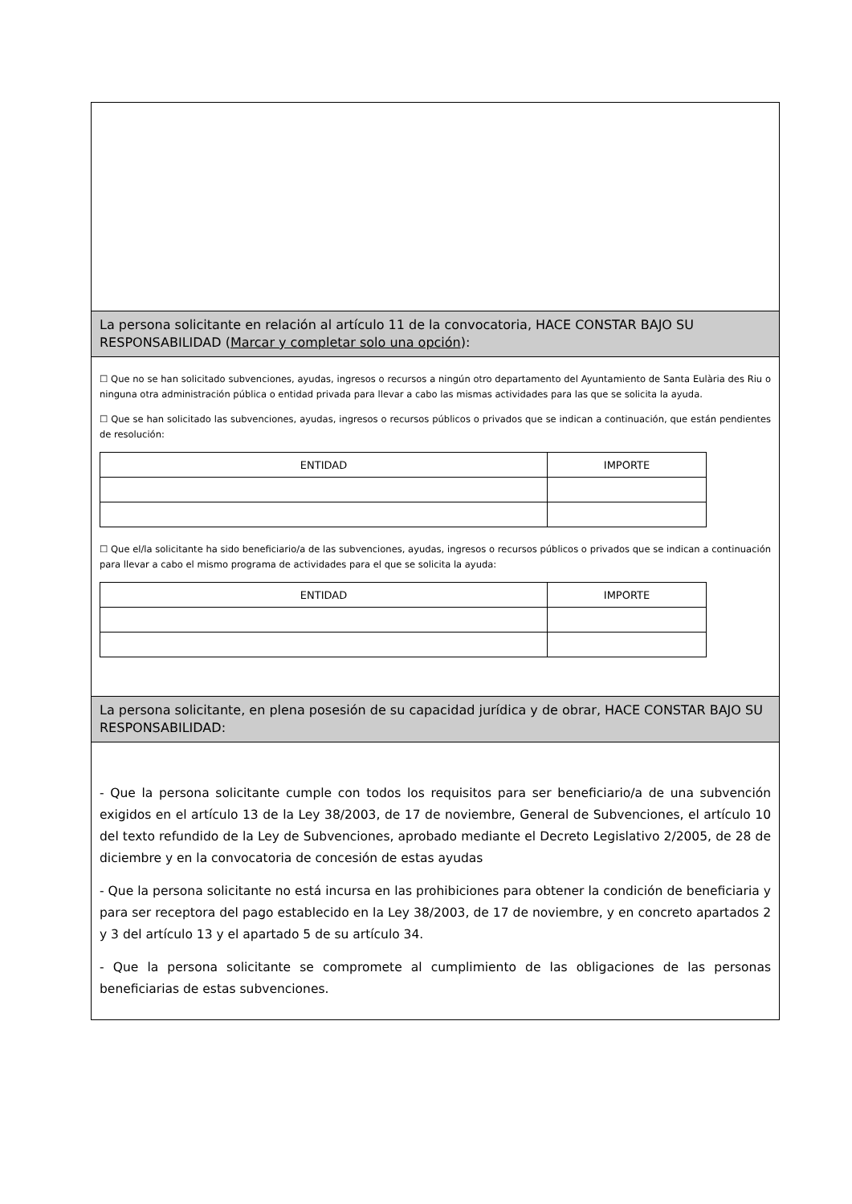La persona solicitante en relación al artículo 11 de la convocatoria, HACE CONSTAR BAJO SU RESPONSABILIDAD (Marcar y completar solo una opción):
☐ Que no se han solicitado subvenciones, ayudas, ingresos o recursos a ningún otro departamento del Ayuntamiento de Santa Eulària des Riu o ninguna otra administración pública o entidad privada para llevar a cabo las mismas actividades para las que se solicita la ayuda.
☐ Que se han solicitado las subvenciones, ayudas, ingresos o recursos públicos o privados que se indican a continuación, que están pendientes de resolución:
| ENTIDAD | IMPORTE |
| --- | --- |
☐ Que el/la solicitante ha sido beneficiario/a de las subvenciones, ayudas, ingresos o recursos públicos o privados que se indican a continuación para llevar a cabo el mismo programa de actividades para el que se solicita la ayuda:
| ENTIDAD | IMPORTE |
| --- | --- |
La persona solicitante, en plena posesión de su capacidad jurídica y de obrar, HACE CONSTAR BAJO SU RESPONSABILIDAD:
- Que la persona solicitante cumple con todos los requisitos para ser beneficiario/a de una subvención exigidos en el artículo 13 de la Ley 38/2003, de 17 de noviembre, General de Subvenciones, el artículo 10 del texto refundido de la Ley de Subvenciones, aprobado mediante el Decreto Legislativo 2/2005, de 28 de diciembre y en la convocatoria de concesión de estas ayudas
- Que la persona solicitante no está incursa en las prohibiciones para obtener la condición de beneficiaria y para ser receptora del pago establecido en la Ley 38/2003, de 17 de noviembre, y en concreto apartados 2 y 3 del artículo 13 y el apartado 5 de su artículo 34.
- Que la persona solicitante se compromete al cumplimiento de las obligaciones de las personas beneficiarias de estas subvenciones.